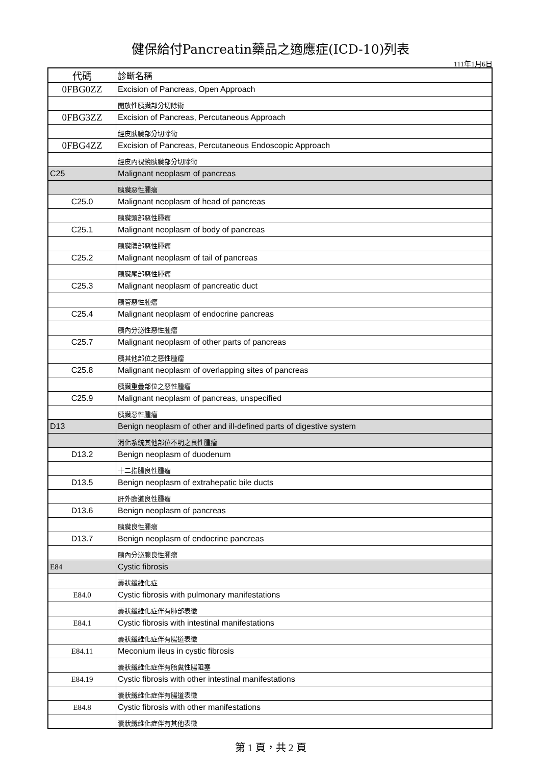健保給付Pancreatin藥品之適應症(ICD-10)列表
111年1月6日
| 代碼 | 診斷名稱 |
| 0FBG0ZZ | Excision of Pancreas, Open Approach |
| | 開放性胰臟部分切除術 |
| 0FBG3ZZ | Excision of Pancreas, Percutaneous Approach |
| | 經皮胰臟部分切除術 |
| 0FBG4ZZ | Excision of Pancreas, Percutaneous Endoscopic Approach |
| | 經皮內視鏡胰臟部分切除術 |
| C25 | Malignant neoplasm of pancreas |
| | 胰臟惡性腫瘤 |
| C25.0 | Malignant neoplasm of head of pancreas |
| | 胰臟頭部惡性腫瘤 |
| C25.1 | Malignant neoplasm of body of pancreas |
| | 胰臟體部惡性腫瘤 |
| C25.2 | Malignant neoplasm of tail of pancreas |
| | 胰臟尾部惡性腫瘤 |
| C25.3 | Malignant neoplasm of pancreatic duct |
| | 胰管惡性腫瘤 |
| C25.4 | Malignant neoplasm of endocrine pancreas |
| | 胰內分泌性惡性腫瘤 |
| C25.7 | Malignant neoplasm of other parts of pancreas |
| | 胰其他部位之惡性腫瘤 |
| C25.8 | Malignant neoplasm of overlapping sites of pancreas |
| | 胰臟重疊部位之惡性腫瘤 |
| C25.9 | Malignant neoplasm of pancreas, unspecified |
| | 胰臟惡性腫瘤 |
| D13 | Benign neoplasm of other and ill-defined parts of digestive system |
| | 消化系統其他部位不明之良性腫瘤 |
| D13.2 | Benign neoplasm of duodenum |
| | 十二指腸良性腫瘤 |
| D13.5 | Benign neoplasm of extrahepatic bile ducts |
| | 肝外膽道良性腫瘤 |
| D13.6 | Benign neoplasm of pancreas |
| | 胰臟良性腫瘤 |
| D13.7 | Benign neoplasm of endocrine pancreas |
| | 胰內分泌腺良性腫瘤 |
| E84 | Cystic fibrosis |
| | 囊狀纖維化症 |
| E84.0 | Cystic fibrosis with pulmonary manifestations |
| | 囊狀纖維化症伴有肺部表徵 |
| E84.1 | Cystic fibrosis with intestinal manifestations |
| | 囊狀纖維化症伴有腸道表徵 |
| E84.11 | Meconium ileus in cystic fibrosis |
| | 囊狀纖維化症伴有胎糞性腸阻塞 |
| E84.19 | Cystic fibrosis with other intestinal manifestations |
| | 囊狀纖維化症伴有腸道表徵 |
| E84.8 | Cystic fibrosis with other manifestations |
| | 囊狀纖維化症伴有其他表徵 |
第 1 頁，共 2 頁